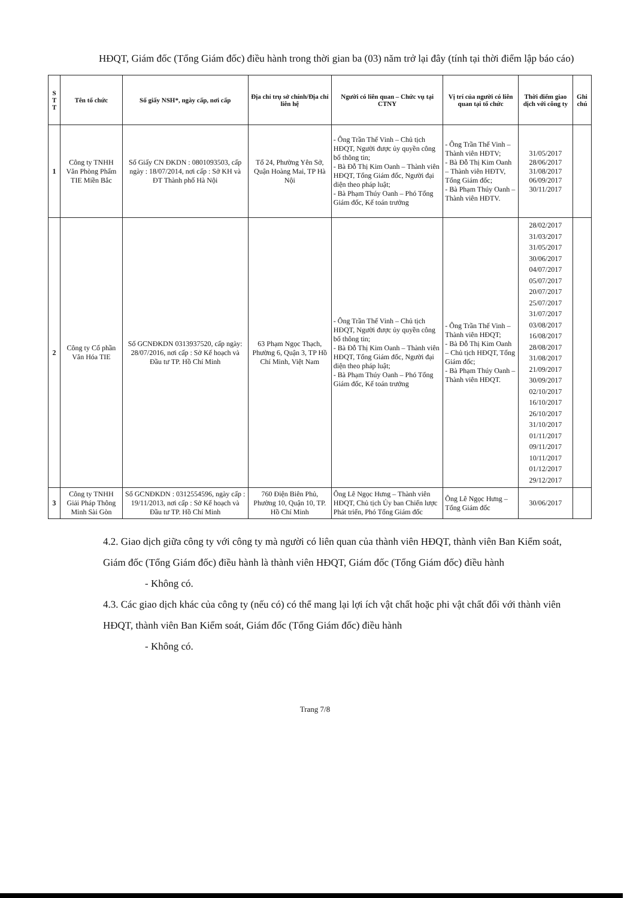HĐQT, Giám đốc (Tổng Giám đốc) điều hành trong thời gian ba (03) năm trở lại đây (tính tại thời điểm lập báo cáo)
| S T T | Tên tổ chức | Số giấy NSH*, ngày cấp, nơi cấp | Địa chỉ trụ sở chính/Địa chỉ liên hệ | Người có liên quan – Chức vụ tại CTNY | Vị trí của người có liên quan tại tổ chức | Thời điểm giao dịch với công ty | Ghi chú |
| --- | --- | --- | --- | --- | --- | --- | --- |
| 1 | Công ty TNHH Văn Phòng Phẩm TIE Miền Bắc | Số Giấy CN ĐKDN : 0801093503, cấp ngày : 18/07/2014, nơi cấp : Sở KH và ĐT Thành phố Hà Nội | Tổ 24, Phường Yên Sở, Quận Hoàng Mai, TP Hà Nội | - Ông Trần Thế Vinh – Chủ tịch HĐQT, Người được ủy quyền công bố thông tin; - Bà Đỗ Thị Kim Oanh – Thành viên HĐQT, Tổng Giám đốc, Người đại diện theo pháp luật; - Bà Phạm Thúy Oanh – Phó Tổng Giám đốc, Kế toán trưởng | - Ông Trần Thế Vinh – Thành viên HĐTV; - Bà Đỗ Thị Kim Oanh – Thành viên HĐTV, Tổng Giám đốc; - Bà Phạm Thúy Oanh – Thành viên HĐTV. | 31/05/2017 28/06/2017 31/08/2017 06/09/2017 30/11/2017 | |
| 2 | Công ty Cổ phần Văn Hóa TIE | Số GCNĐKDN 0313937520, cấp ngày: 28/07/2016, nơi cấp : Sở Kế hoạch và Đầu tư TP. Hồ Chí Minh | 63 Phạm Ngọc Thạch, Phường 6, Quận 3, TP Hồ Chí Minh, Việt Nam | - Ông Trần Thế Vinh – Chủ tịch HĐQT, Người được ủy quyền công bố thông tin; - Bà Đỗ Thị Kim Oanh – Thành viên HĐQT, Tổng Giám đốc, Người đại diện theo pháp luật; - Bà Phạm Thúy Oanh – Phó Tổng Giám đốc, Kế toán trưởng | - Ông Trần Thế Vinh – Thành viên HĐQT; - Bà Đỗ Thị Kim Oanh – Chủ tịch HĐQT, Tổng Giám đốc; - Bà Phạm Thúy Oanh – Thành viên HĐQT. | 28/02/2017 31/03/2017 31/05/2017 30/06/2017 04/07/2017 05/07/2017 20/07/2017 25/07/2017 31/07/2017 03/08/2017 16/08/2017 28/08/2017 31/08/2017 21/09/2017 30/09/2017 02/10/2017 16/10/2017 26/10/2017 31/10/2017 01/11/2017 09/11/2017 10/11/2017 01/12/2017 29/12/2017 | |
| 3 | Công ty TNHH Giải Pháp Thông Minh Sài Gòn | Số GCNĐKDN : 0312554596, ngày cấp : 19/11/2013, nơi cấp : Sở Kế hoạch và Đầu tư TP. Hồ Chí Minh | 760 Điện Biên Phủ, Phường 10, Quận 10, TP. Hồ Chí Minh | Ông Lê Ngọc Hưng – Thành viên HĐQT, Chủ tịch Ủy ban Chiến lược Phát triển, Phó Tổng Giám đốc | Ông Lê Ngọc Hưng – Tổng Giám đốc | 30/06/2017 | |
4.2. Giao dịch giữa công ty với công ty mà người có liên quan của thành viên HĐQT, thành viên Ban Kiểm soát, Giám đốc (Tổng Giám đốc) điều hành là thành viên HĐQT, Giám đốc (Tổng Giám đốc) điều hành
- Không có.
4.3. Các giao dịch khác của công ty (nếu có) có thể mang lại lợi ích vật chất hoặc phi vật chất đối với thành viên HĐQT, thành viên Ban Kiểm soát, Giám đốc (Tổng Giám đốc) điều hành
- Không có.
Trang 7/8